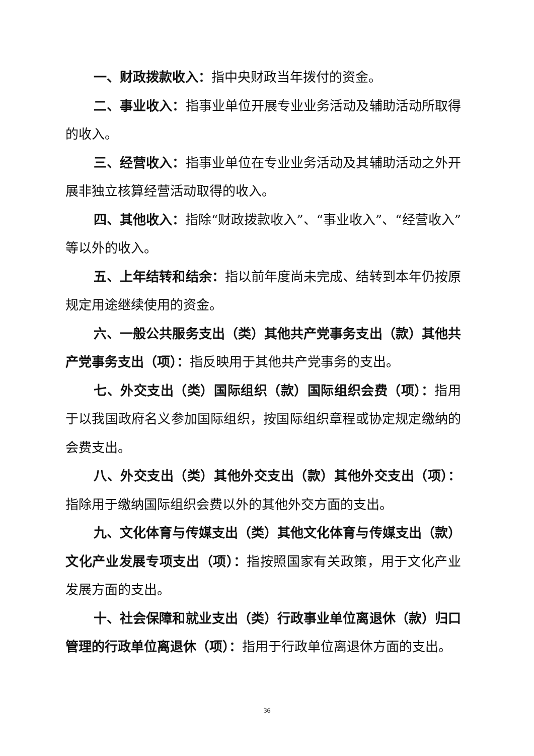一、财政拨款收入：指中央财政当年拨付的资金。
二、事业收入：指事业单位开展专业业务活动及辅助活动所取得的收入。
三、经营收入：指事业单位在专业业务活动及其辅助活动之外开展非独立核算经营活动取得的收入。
四、其他收入：指除“财政拨款收入”、“事业收入”、“经营收入”等以外的收入。
五、上年结转和结余：指以前年度尚未完成、结转到本年仍按原规定用途继续使用的资金。
六、一般公共服务支出（类）其他共产党事务支出（款）其他共产党事务支出（项）：指反映用于其他共产党事务的支出。
七、外交支出（类）国际组织（款）国际组织会费（项）：指用于以我国政府名义参加国际组织，按国际组织章程或协定规定缴纳的会费支出。
八、外交支出（类）其他外交支出（款）其他外交支出（项）：指除用于缴纳国际组织会费以外的其他外交方面的支出。
九、文化体育与传媒支出（类）其他文化体育与传媒支出（款）文化产业发展专项支出（项）：指按照国家有关政策，用于文化产业发展方面的支出。
十、社会保障和就业支出（类）行政事业单位离退休（款）归口管理的行政单位离退休（项）：指用于行政单位离退休方面的支出。
36